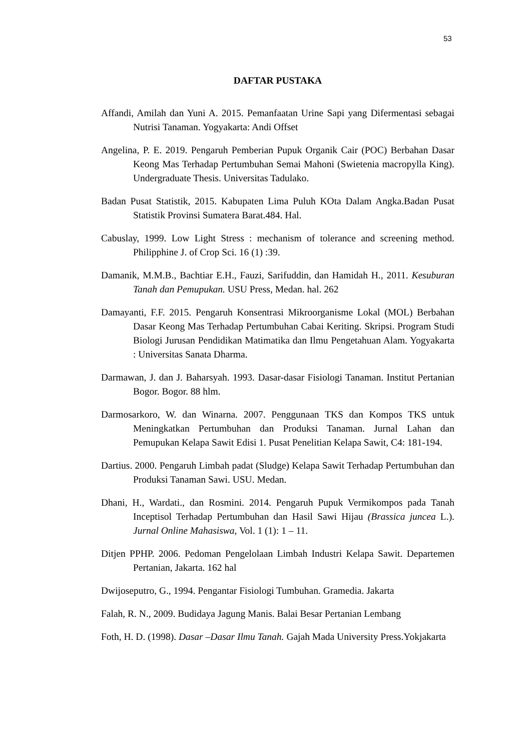53
DAFTAR PUSTAKA
Affandi, Amilah dan Yuni A. 2015. Pemanfaatan Urine Sapi yang Difermentasi sebagai Nutrisi Tanaman. Yogyakarta: Andi Offset
Angelina, P. E. 2019. Pengaruh Pemberian Pupuk Organik Cair (POC) Berbahan Dasar Keong Mas Terhadap Pertumbuhan Semai Mahoni (Swietenia macropylla King). Undergraduate Thesis. Universitas Tadulako.
Badan Pusat Statistik, 2015. Kabupaten Lima Puluh KOta Dalam Angka.Badan Pusat Statistik Provinsi Sumatera Barat.484. Hal.
Cabuslay, 1999. Low Light Stress : mechanism of tolerance and screening method. Philipphine J. of Crop Sci. 16 (1) :39.
Damanik, M.M.B., Bachtiar E.H., Fauzi, Sarifuddin, dan Hamidah H., 2011. Kesuburan Tanah dan Pemupukan. USU Press, Medan. hal. 262
Damayanti, F.F. 2015. Pengaruh Konsentrasi Mikroorganisme Lokal (MOL) Berbahan Dasar Keong Mas Terhadap Pertumbuhan Cabai Keriting. Skripsi. Program Studi Biologi Jurusan Pendidikan Matimatika dan Ilmu Pengetahuan Alam. Yogyakarta : Universitas Sanata Dharma.
Darmawan, J. dan J. Baharsyah. 1993. Dasar-dasar Fisiologi Tanaman. Institut Pertanian Bogor. Bogor. 88 hlm.
Darmosarkoro, W. dan Winarna. 2007. Penggunaan TKS dan Kompos TKS untuk Meningkatkan Pertumbuhan dan Produksi Tanaman. Jurnal Lahan dan Pemupukan Kelapa Sawit Edisi 1. Pusat Penelitian Kelapa Sawit, C4: 181-194.
Dartius. 2000. Pengaruh Limbah padat (Sludge) Kelapa Sawit Terhadap Pertumbuhan dan Produksi Tanaman Sawi. USU. Medan.
Dhani, H., Wardati., dan Rosmini. 2014. Pengaruh Pupuk Vermikompos pada Tanah Inceptisol Terhadap Pertumbuhan dan Hasil Sawi Hijau (Brassica juncea L.). Jurnal Online Mahasiswa, Vol. 1 (1): 1 – 11.
Ditjen PPHP. 2006. Pedoman Pengelolaan Limbah Industri Kelapa Sawit. Departemen Pertanian, Jakarta. 162 hal
Dwijoseputro, G., 1994. Pengantar Fisiologi Tumbuhan. Gramedia. Jakarta
Falah, R. N., 2009. Budidaya Jagung Manis. Balai Besar Pertanian Lembang
Foth, H. D. (1998). Dasar –Dasar Ilmu Tanah. Gajah Mada University Press.Yokjakarta